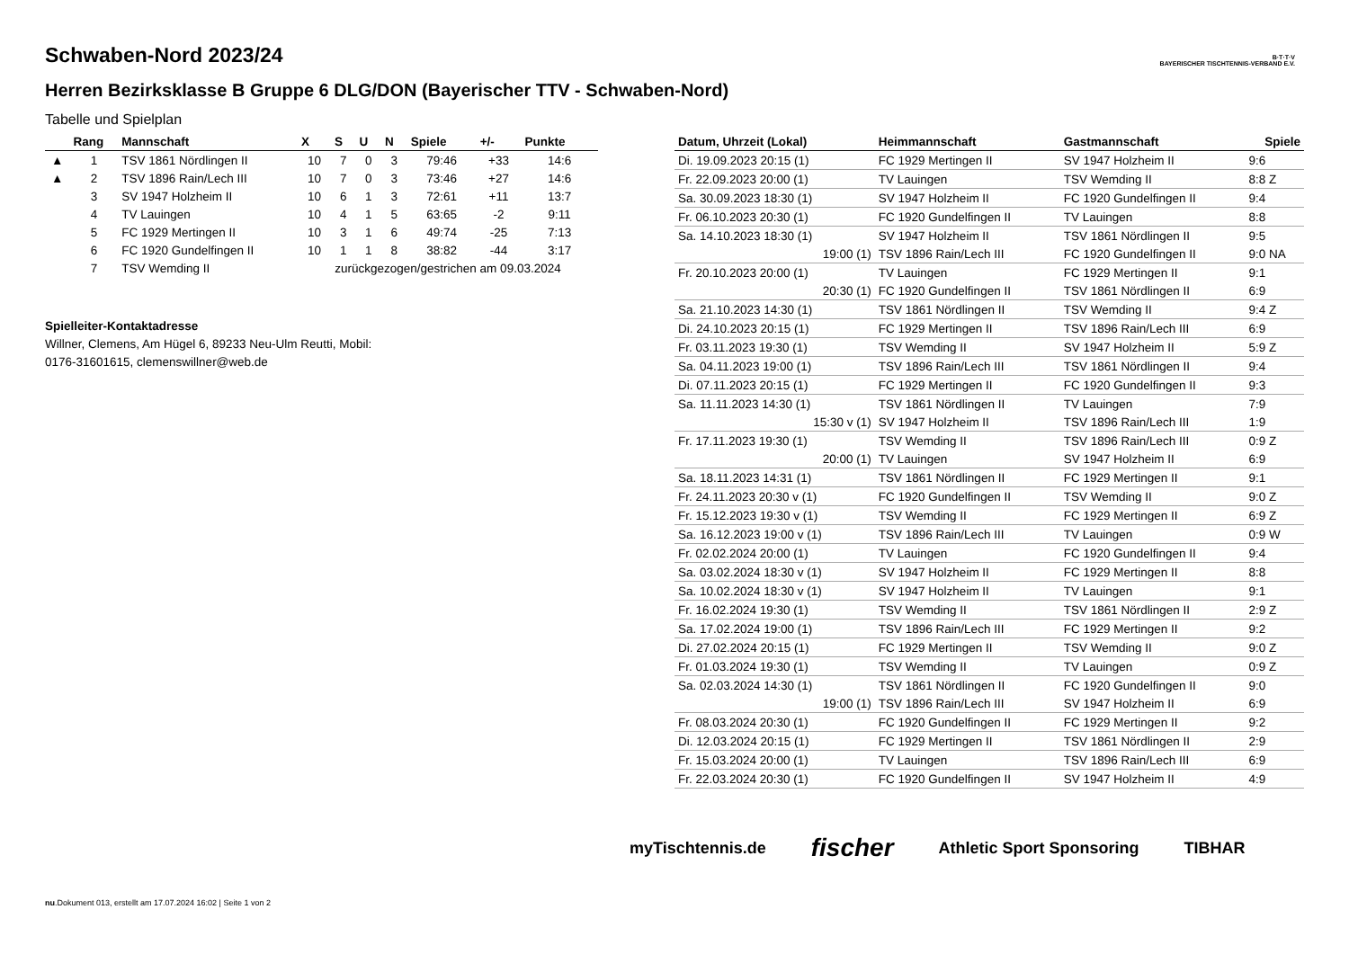B·T·T·V
BAYERISCHER TISCHTENNIS-VERBAND E.V.
Schwaben-Nord 2023/24
Herren Bezirksklasse B Gruppe 6 DLG/DON (Bayerischer TTV - Schwaben-Nord)
Tabelle und Spielplan
| | Rang | Mannschaft | X | S | U | N | Spiele | +/- | Punkte |
| --- | --- | --- | --- | --- | --- | --- | --- | --- | --- |
| ▲ | 1 | TSV 1861 Nördlingen II | 10 | 7 | 0 | 3 | 79:46 | +33 | 14:6 |
| ▲ | 2 | TSV 1896 Rain/Lech III | 10 | 7 | 0 | 3 | 73:46 | +27 | 14:6 |
| | 3 | SV 1947 Holzheim II | 10 | 6 | 1 | 3 | 72:61 | +11 | 13:7 |
| | 4 | TV Lauingen | 10 | 4 | 1 | 5 | 63:65 | -2 | 9:11 |
| | 5 | FC 1929 Mertingen II | 10 | 3 | 1 | 6 | 49:74 | -25 | 7:13 |
| | 6 | FC 1920 Gundelfingen II | 10 | 1 | 1 | 8 | 38:82 | -44 | 3:17 |
| | 7 | TSV Wemding II | zurückgezogen/gestrichen am 09.03.2024 | | | | | | |
Spielleiter-Kontaktadresse
Willner, Clemens, Am Hügel 6, 89233 Neu-Ulm Reutti, Mobil:
0176-31601615, clemenswillner@web.de
| Datum, Uhrzeit (Lokal) | Heimmannschaft | Gastmannschaft | Spiele |
| --- | --- | --- | --- |
| Di. 19.09.2023 20:15 (1) | FC 1929 Mertingen II | SV 1947 Holzheim II | 9:6 |
| Fr. 22.09.2023 20:00 (1) | TV Lauingen | TSV Wemding II | 8:8 Z |
| Sa. 30.09.2023 18:30 (1) | SV 1947 Holzheim II | FC 1920 Gundelfingen II | 9:4 |
| Fr. 06.10.2023 20:30 (1) | FC 1920 Gundelfingen II | TV Lauingen | 8:8 |
| Sa. 14.10.2023 18:30 (1) | SV 1947 Holzheim II | TSV 1861 Nördlingen II | 9:5 |
| 19:00 (1) | TSV 1896 Rain/Lech III | FC 1920 Gundelfingen II | 9:0 NA |
| Fr. 20.10.2023 20:00 (1) | TV Lauingen | FC 1929 Mertingen II | 9:1 |
| 20:30 (1) | FC 1920 Gundelfingen II | TSV 1861 Nördlingen II | 6:9 |
| Sa. 21.10.2023 14:30 (1) | TSV 1861 Nördlingen II | TSV Wemding II | 9:4 Z |
| Di. 24.10.2023 20:15 (1) | FC 1929 Mertingen II | TSV 1896 Rain/Lech III | 6:9 |
| Fr. 03.11.2023 19:30 (1) | TSV Wemding II | SV 1947 Holzheim II | 5:9 Z |
| Sa. 04.11.2023 19:00 (1) | TSV 1896 Rain/Lech III | TSV 1861 Nördlingen II | 9:4 |
| Di. 07.11.2023 20:15 (1) | FC 1929 Mertingen II | FC 1920 Gundelfingen II | 9:3 |
| Sa. 11.11.2023 14:30 (1) | TSV 1861 Nördlingen II | TV Lauingen | 7:9 |
| 15:30 v (1) | SV 1947 Holzheim II | TSV 1896 Rain/Lech III | 1:9 |
| Fr. 17.11.2023 19:30 (1) | TSV Wemding II | TSV 1896 Rain/Lech III | 0:9 Z |
| 20:00 (1) | TV Lauingen | SV 1947 Holzheim II | 6:9 |
| Sa. 18.11.2023 14:31 (1) | TSV 1861 Nördlingen II | FC 1929 Mertingen II | 9:1 |
| Fr. 24.11.2023 20:30 v (1) | FC 1920 Gundelfingen II | TSV Wemding II | 9:0 Z |
| Fr. 15.12.2023 19:30 v (1) | TSV Wemding II | FC 1929 Mertingen II | 6:9 Z |
| Sa. 16.12.2023 19:00 v (1) | TSV 1896 Rain/Lech III | TV Lauingen | 0:9 W |
| Fr. 02.02.2024 20:00 (1) | TV Lauingen | FC 1920 Gundelfingen II | 9:4 |
| Sa. 03.02.2024 18:30 v (1) | SV 1947 Holzheim II | FC 1929 Mertingen II | 8:8 |
| Sa. 10.02.2024 18:30 v (1) | SV 1947 Holzheim II | TV Lauingen | 9:1 |
| Fr. 16.02.2024 19:30 (1) | TSV Wemding II | TSV 1861 Nördlingen II | 2:9 Z |
| Sa. 17.02.2024 19:00 (1) | TSV 1896 Rain/Lech III | FC 1929 Mertingen II | 9:2 |
| Di. 27.02.2024 20:15 (1) | FC 1929 Mertingen II | TSV Wemding II | 9:0 Z |
| Fr. 01.03.2024 19:30 (1) | TSV Wemding II | TV Lauingen | 0:9 Z |
| Sa. 02.03.2024 14:30 (1) | TSV 1861 Nördlingen II | FC 1920 Gundelfingen II | 9:0 |
| 19:00 (1) | TSV 1896 Rain/Lech III | SV 1947 Holzheim II | 6:9 |
| Fr. 08.03.2024 20:30 (1) | FC 1920 Gundelfingen II | FC 1929 Mertingen II | 9:2 |
| Di. 12.03.2024 20:15 (1) | FC 1929 Mertingen II | TSV 1861 Nördlingen II | 2:9 |
| Fr. 15.03.2024 20:00 (1) | TV Lauingen | TSV 1896 Rain/Lech III | 6:9 |
| Fr. 22.03.2024 20:30 (1) | FC 1920 Gundelfingen II | SV 1947 Holzheim II | 4:9 |
myTischtennis.de fischer Athletic Sport Sponsoring TIBHAR
nu.Dokument 013, erstellt am 17.07.2024 16:02 | Seite 1 von 2